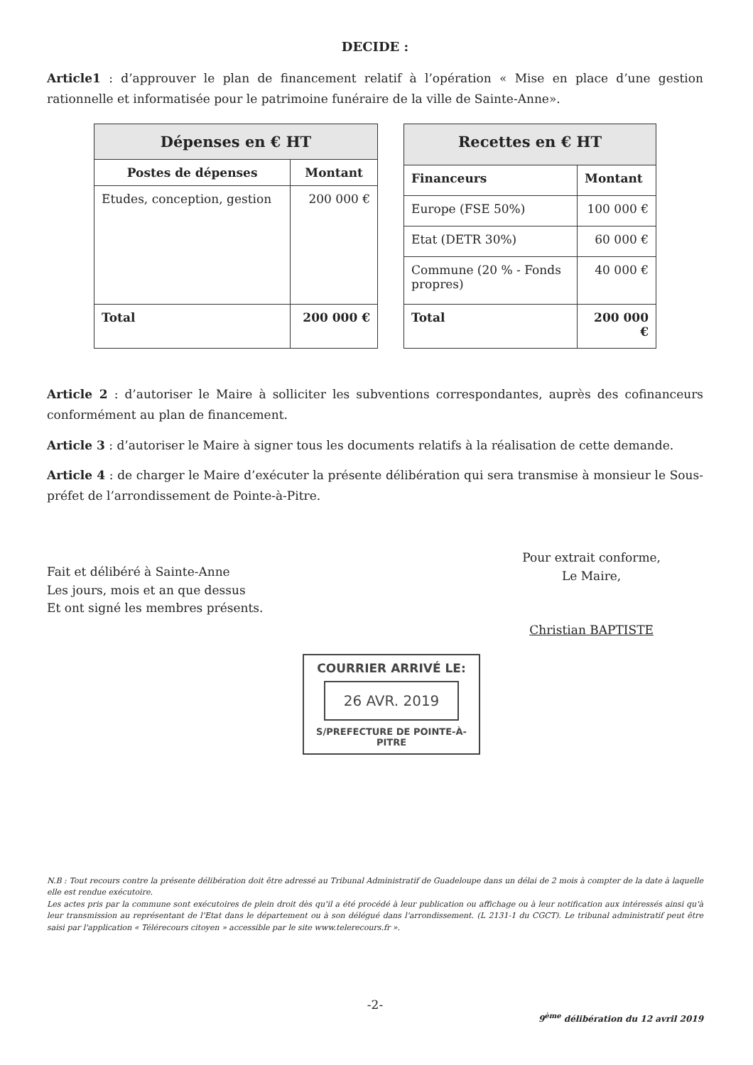DECIDE :
Article1 : d’approuver le plan de financement relatif à l’opération « Mise en place d’une gestion rationnelle et informatisée pour le patrimoine funéraire de la ville de Sainte-Anne».
| Dépenses en € HT | |
| --- | --- |
| Postes de dépenses | Montant |
| Etudes, conception, gestion | 200 000 € |
| Total | 200 000 € |
| Recettes en € HT | |
| --- | --- |
| Financeurs | Montant |
| Europe (FSE 50%) | 100 000 € |
| Etat (DETR 30%) | 60 000 € |
| Commune (20 % - Fonds propres) | 40 000 € |
| Total | 200 000 € |
Article 2 : d’autoriser le Maire à solliciter les subventions correspondantes, auprès des cofinanceurs conformément au plan de financement.
Article 3 : d’autoriser le Maire à signer tous les documents relatifs à la réalisation de cette demande.
Article 4 : de charger le Maire d’exécuter la présente délibération qui sera transmise à monsieur le Sous-préfet de l’arrondissement de Pointe-à-Pitre.
Fait et délibéré à Sainte-Anne
Les jours, mois et an que dessus
Et ont signé les membres présents.
Pour extrait conforme,
Le Maire,
Christian BAPTISTE
COURRIER ARRIVÉ LE:
26 AVR. 2019
S/PREFECTURE DE POINTE-À-PITRE
N.B : Tout recours contre la présente délibération doit être adressé au Tribunal Administratif de Guadeloupe dans un délai de 2 mois à compter de la date à laquelle elle est rendue exécutoire.
Les actes pris par la commune sont exécutoires de plein droit dès qu'il a été procédé à leur publication ou affichage ou à leur notification aux intéressés ainsi qu'à leur transmission au représentant de l'Etat dans le département ou à son délégué dans l'arrondissement. (L 2131-1 du CGCT). Le tribunal administratif peut être saisi par l'application « Télérecours citoyen » accessible par le site www.telerecours.fr ».
-2-
9<sup>ème</sup> délibération du 12 avril 2019